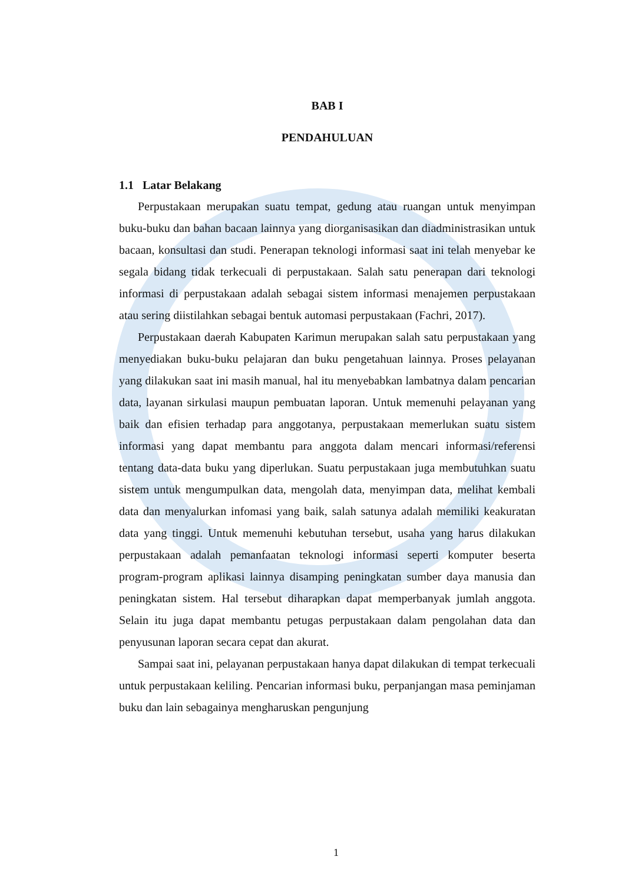BAB I
PENDAHULUAN
1.1 Latar Belakang
Perpustakaan merupakan suatu tempat, gedung atau ruangan untuk menyimpan buku-buku dan bahan bacaan lainnya yang diorganisasikan dan diadministrasikan untuk bacaan, konsultasi dan studi. Penerapan teknologi informasi saat ini telah menyebar ke segala bidang tidak terkecuali di perpustakaan. Salah satu penerapan dari teknologi informasi di perpustakaan adalah sebagai sistem informasi menajemen perpustakaan atau sering diistilahkan sebagai bentuk automasi perpustakaan (Fachri, 2017).
Perpustakaan daerah Kabupaten Karimun merupakan salah satu perpustakaan yang menyediakan buku-buku pelajaran dan buku pengetahuan lainnya. Proses pelayanan yang dilakukan saat ini masih manual, hal itu menyebabkan lambatnya dalam pencarian data, layanan sirkulasi maupun pembuatan laporan. Untuk memenuhi pelayanan yang baik dan efisien terhadap para anggotanya, perpustakaan memerlukan suatu sistem informasi yang dapat membantu para anggota dalam mencari informasi/referensi tentang data-data buku yang diperlukan. Suatu perpustakaan juga membutuhkan suatu sistem untuk mengumpulkan data, mengolah data, menyimpan data, melihat kembali data dan menyalurkan infomasi yang baik, salah satunya adalah memiliki keakuratan data yang tinggi. Untuk memenuhi kebutuhan tersebut, usaha yang harus dilakukan perpustakaan adalah pemanfaatan teknologi informasi seperti komputer beserta program-program aplikasi lainnya disamping peningkatan sumber daya manusia dan peningkatan sistem. Hal tersebut diharapkan dapat memperbanyak jumlah anggota. Selain itu juga dapat membantu petugas perpustakaan dalam pengolahan data dan penyusunan laporan secara cepat dan akurat.
Sampai saat ini, pelayanan perpustakaan hanya dapat dilakukan di tempat terkecuali untuk perpustakaan keliling. Pencarian informasi buku, perpanjangan masa peminjaman buku dan lain sebagainya mengharuskan pengunjung
1